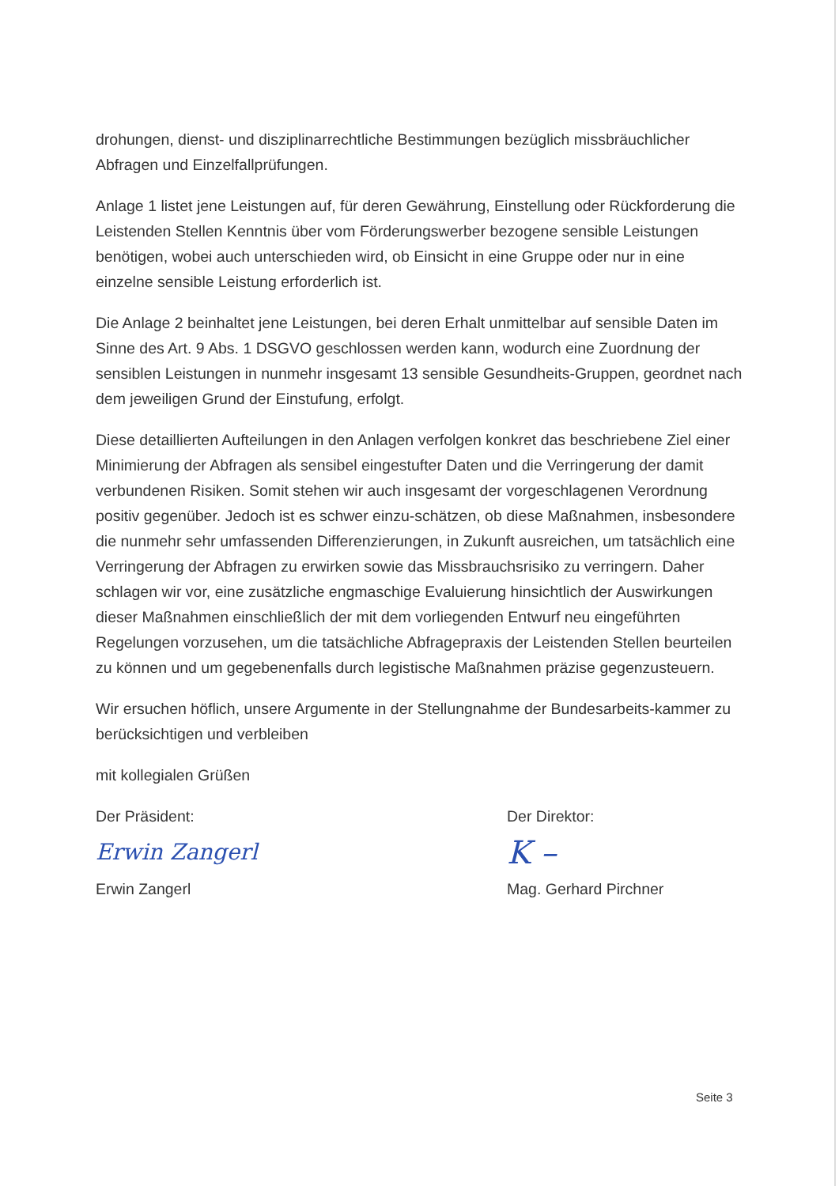drohungen, dienst- und disziplinarrechtliche Bestimmungen bezüglich missbräuchlicher Abfragen und Einzelfallprüfungen.
Anlage 1 listet jene Leistungen auf, für deren Gewährung, Einstellung oder Rückforderung die Leistenden Stellen Kenntnis über vom Förderungswerber bezogene sensible Leistungen benötigen, wobei auch unterschieden wird, ob Einsicht in eine Gruppe oder nur in eine einzelne sensible Leistung erforderlich ist.
Die Anlage 2 beinhaltet jene Leistungen, bei deren Erhalt unmittelbar auf sensible Daten im Sinne des Art. 9 Abs. 1 DSGVO geschlossen werden kann, wodurch eine Zuordnung der sensiblen Leistungen in nunmehr insgesamt 13 sensible Gesundheits-Gruppen, geordnet nach dem jeweiligen Grund der Einstufung, erfolgt.
Diese detaillierten Aufteilungen in den Anlagen verfolgen konkret das beschriebene Ziel einer Minimierung der Abfragen als sensibel eingestufter Daten und die Verringerung der damit verbundenen Risiken. Somit stehen wir auch insgesamt der vorgeschlagenen Verordnung positiv gegenüber. Jedoch ist es schwer einzu-schätzen, ob diese Maßnahmen, insbesondere die nunmehr sehr umfassenden Differenzierungen, in Zukunft ausreichen, um tatsächlich eine Verringerung der Abfragen zu erwirken sowie das Missbrauchsrisiko zu verringern. Daher schlagen wir vor, eine zusätzliche engmaschige Evaluierung hinsichtlich der Auswirkungen dieser Maßnahmen einschließlich der mit dem vorliegenden Entwurf neu eingeführten Regelungen vorzusehen, um die tatsächliche Abfragepraxis der Leistenden Stellen beurteilen zu können und um gegebenenfalls durch legistische Maßnahmen präzise gegenzusteuern.
Wir ersuchen höflich, unsere Argumente in der Stellungnahme der Bundesarbeits-kammer zu berücksichtigen und verbleiben
mit kollegialen Grüßen
Der Präsident:
Erwin Zangerl
Erwin Zangerl
Der Direktor:
K –
Mag. Gerhard Pirchner
Seite 3